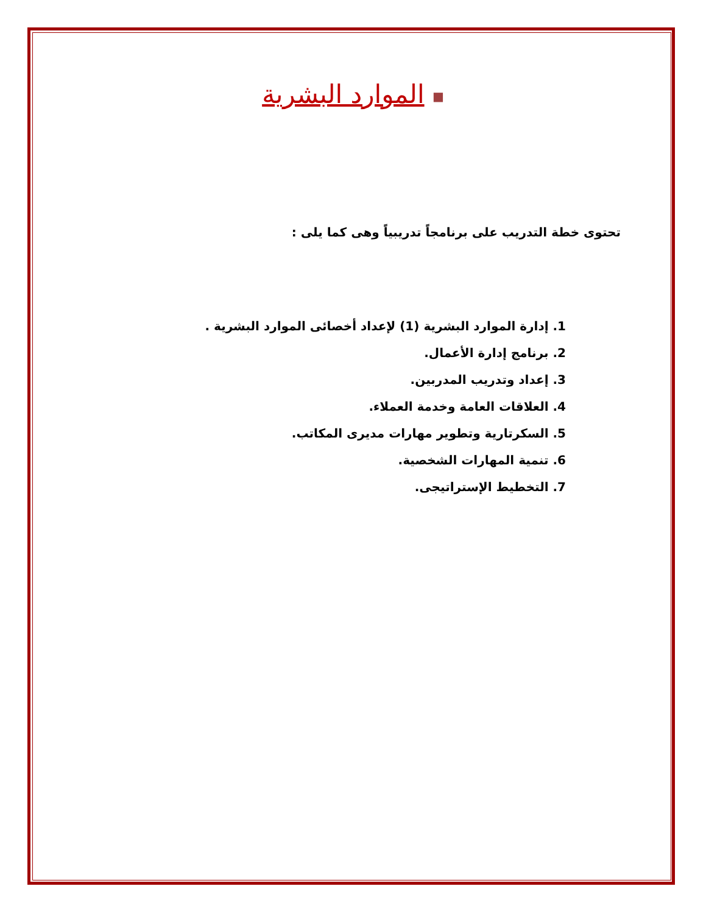■ الموارد البشرية
تحتوى خطة التدريب على برنامجاً تدريبياً وهى كما يلى :
1. إدارة الموارد البشرية (1) لإعداد أخصائى الموارد البشرية .
2. برنامج إدارة الأعمال.
3. إعداد وتدريب المدربين.
4. العلاقات العامة وخدمة العملاء.
5. السكرتارية وتطوير مهارات مديرى المكاتب.
6. تنمية المهارات الشخصية.
7. التخطيط الإستراتيجى.